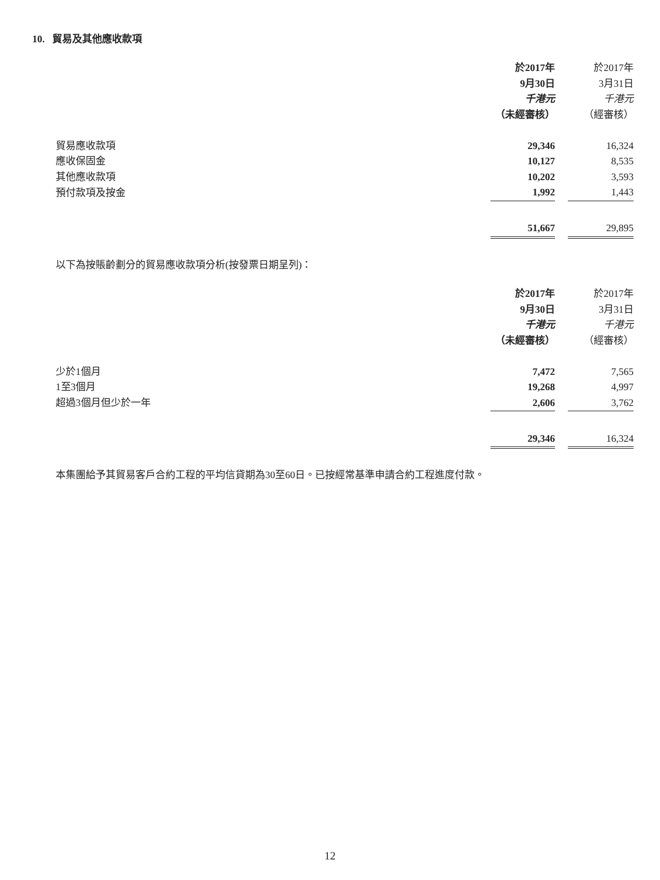10. 貿易及其他應收款項
| | 於2017年 | | 於2017年 |
| | 9月30日 | | 3月31日 |
| | 千港元 | | 千港元 |
| | （未經審核） | | （經審核） |
| 貿易應收款項 | 29,346 | | 16,324 |
| 應收保固金 | 10,127 | | 8,535 |
| 其他應收款項 | 10,202 | | 3,593 |
| 預付款項及按金 | 1,992 | | 1,443 |
| | 51,667 | | 29,895 |
以下為按賬齡劃分的貿易應收款項分析(按發票日期呈列)：
| | 於2017年 | | 於2017年 |
| | 9月30日 | | 3月31日 |
| | 千港元 | | 千港元 |
| | （未經審核） | | （經審核） |
| 少於1個月 | 7,472 | | 7,565 |
| 1至3個月 | 19,268 | | 4,997 |
| 超過3個月但少於一年 | 2,606 | | 3,762 |
| | 29,346 | | 16,324 |
本集團給予其貿易客戶合約工程的平均信貸期為30至60日。已按經常基準申請合約工程進度付款。
12